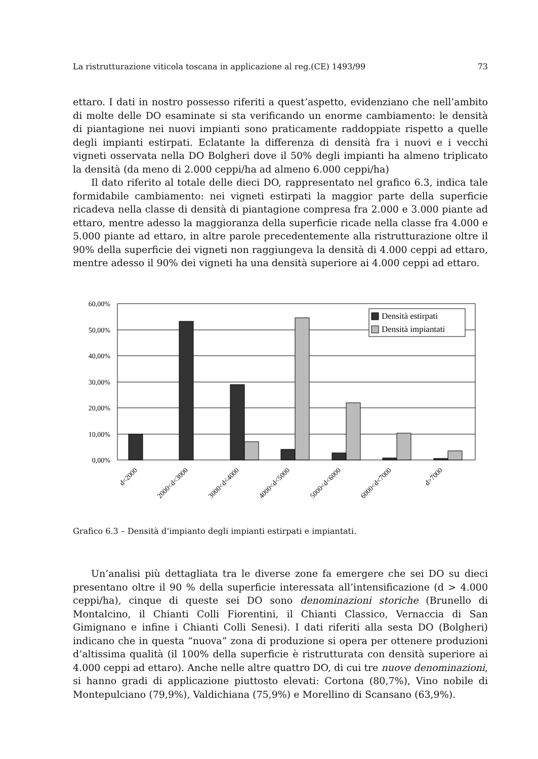La ristrutturazione viticola toscana in applicazione al reg.(CE) 1493/99 73
ettaro. I dati in nostro possesso riferiti a quest’aspetto, evidenziano che nell’ambito di molte delle DO esaminate si sta verificando un enorme cambiamento: le densità di piantagione nei nuovi impianti sono praticamente raddoppiate rispetto a quelle degli impianti estirpati. Eclatante la differenza di densità fra i nuovi e i vecchi vigneti osservata nella DO Bolgheri dove il 50% degli impianti ha almeno triplicato la densità (da meno di 2.000 ceppi/ha ad almeno 6.000 ceppi/ha)
Il dato riferito al totale delle dieci DO, rappresentato nel grafico 6.3, indica tale formidabile cambiamento: nei vigneti estirpati la maggior parte della superficie ricadeva nella classe di densità di piantagione compresa fra 2.000 e 3.000 piante ad ettaro, mentre adesso la maggioranza della superficie ricade nella classe fra 4.000 e 5.000 piante ad ettaro, in altre parole precedentemente alla ristrutturazione oltre il 90% della superficie dei vigneti non raggiungeva la densità di 4.000 ceppi ad ettaro, mentre adesso il 90% dei vigneti ha una densità superiore ai 4.000 ceppi ad ettaro.
60,00%
50,00%
40,00%
30,00%
20,00%
10,00%
0,00%
Densità estirpati
Densità impiantati
d<2000
2000<d<3000
3000<d<4000
4000<d<5000
5000<d<6000
6000<d<7000
d>7000
Grafico 6.3 – Densità d’impianto degli impianti estirpati e impiantati.
Un’analisi più dettagliata tra le diverse zone fa emergere che sei DO su dieci presentano oltre il 90 % della superficie interessata all’intensificazione (d > 4.000 ceppi/ha), cinque di queste sei DO sono denominazioni storiche (Brunello di Montalcino, il Chianti Colli Fiorentini, il Chianti Classico, Vernaccia di San Gimignano e infine i Chianti Colli Senesi). I dati riferiti alla sesta DO (Bolgheri) indicano che in questa “nuova” zona di produzione si opera per ottenere produzioni d’altissima qualità (il 100% della superficie è ristrutturata con densità superiore ai 4.000 ceppi ad ettaro). Anche nelle altre quattro DO, di cui tre nuove denominazioni, si hanno gradi di applicazione piuttosto elevati: Cortona (80,7%), Vino nobile di Montepulciano (79,9%), Valdichiana (75,9%) e Morellino di Scansano (63,9%).